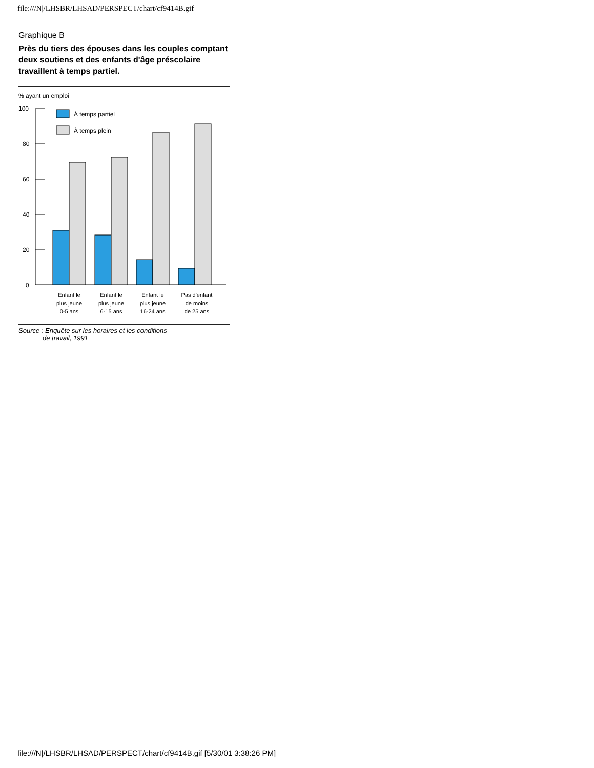file:///N|/LHSBR/LHSAD/PERSPECT/chart/cf9414B.gif
Graphique B
Près du tiers des épouses dans les couples comptant deux soutiens et des enfants d'âge préscolaire travaillent à temps partiel.
% ayant un emploi
100
80
60
40
20
0
À temps partiel
À temps plein
Enfant le
plus jeune
0-5 ans
Enfant le
plus jeune
6-15 ans
Enfant le
plus jeune
16-24 ans
Pas d'enfant
de moins
de 25 ans
Source : Enquête sur les horaires et les conditions
de travail, 1991
file:///N|/LHSBR/LHSAD/PERSPECT/chart/cf9414B.gif [5/30/01 3:38:26 PM]